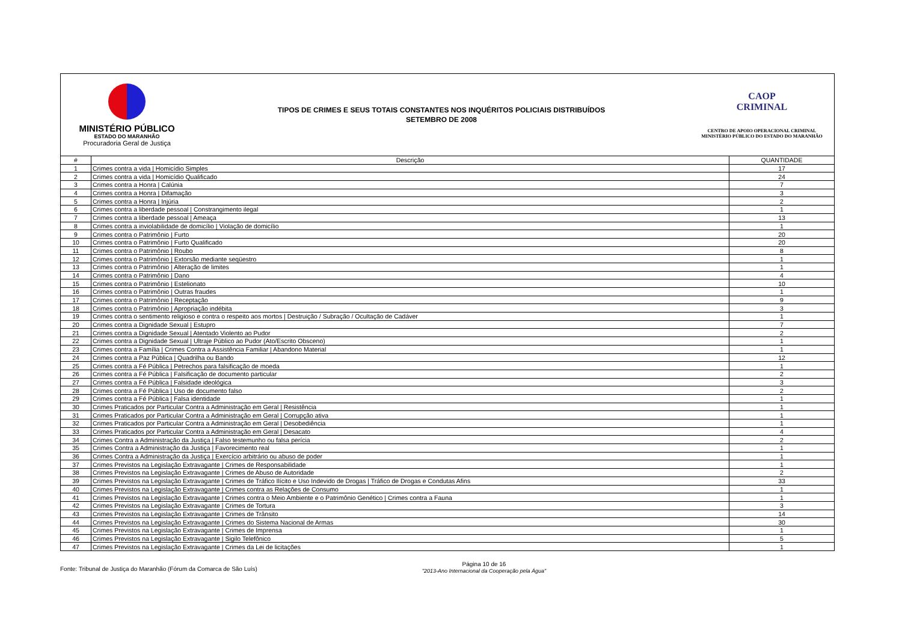MINISTÉRIO PÚBLICO
ESTADO DO MARANHÃO
Procuradoria Geral de Justiça
TIPOS DE CRIMES E SEUS TOTAIS CONSTANTES NOS INQUÉRITOS POLICIAIS DISTRIBUÍDOS
SETEMBRO DE 2008
CAOP
CRIMINAL
CENTRO DE APOIO OPERACIONAL CRIMINAL
MINISTÉRIO PÚBLICO DO ESTADO DO MARANHÃO
| # | Descrição | QUANTIDADE |
| --- | --- | --- |
| 1 | Crimes contra a vida / Homicídio Simples | 17 |
| 2 | Crimes contra a vida / Homicídio Qualificado | 24 |
| 3 | Crimes contra a Honra / Calúnia | 7 |
| 4 | Crimes contra a Honra / Difamação | 3 |
| 5 | Crimes contra a Honra / Injúria | 2 |
| 6 | Crimes contra a liberdade pessoal / Constrangimento ilegal | 1 |
| 7 | Crimes contra a liberdade pessoal / Ameaça | 13 |
| 8 | Crimes contra a inviolabilidade de domicílio / Violação de domicílio | 1 |
| 9 | Crimes contra o Patrimônio / Furto | 20 |
| 10 | Crimes contra o Patrimônio / Furto Qualificado | 20 |
| 11 | Crimes contra o Patrimônio / Roubo | 8 |
| 12 | Crimes contra o Patrimônio / Extorsão mediante seqüestro | 1 |
| 13 | Crimes contra o Patrimônio / Alteração de limites | 1 |
| 14 | Crimes contra o Patrimônio / Dano | 4 |
| 15 | Crimes contra o Patrimônio / Estelionato | 10 |
| 16 | Crimes contra o Patrimônio / Outras fraudes | 1 |
| 17 | Crimes contra o Patrimônio / Receptação | 9 |
| 18 | Crimes contra o Patrimônio / Apropriação indébita | 3 |
| 19 | Crimes contra o sentimento religioso e contra o respeito aos mortos / Destruição / Subração / Ocultação de Cadáver | 1 |
| 20 | Crimes contra a Dignidade Sexual / Estupro | 7 |
| 21 | Crimes contra a Dignidade Sexual / Atentado Violento ao Pudor | 2 |
| 22 | Crimes contra a Dignidade Sexual / Ultraje Público ao Pudor (Ato/Escrito Obsceno) | 1 |
| 23 | Crimes contra a Família / Crimes Contra a Assistência Familiar / Abandono Material | 1 |
| 24 | Crimes contra a Paz Pública / Quadrilha ou Bando | 12 |
| 25 | Crimes contra a Fé Pública / Petrechos para falsificação de moeda | 1 |
| 26 | Crimes contra a Fé Pública / Falsificação de documento particular | 2 |
| 27 | Crimes contra a Fé Pública / Falsidade ideológica | 3 |
| 28 | Crimes contra a Fé Pública / Uso de documento falso | 2 |
| 29 | Crimes contra a Fé Pública / Falsa identidade | 1 |
| 30 | Crimes Praticados por Particular Contra a Administração em Geral / Resistência | 1 |
| 31 | Crimes Praticados por Particular Contra a Administração em Geral / Corrupção ativa | 1 |
| 32 | Crimes Praticados por Particular Contra a Administração em Geral / Desobediência | 1 |
| 33 | Crimes Praticados por Particular Contra a Administração em Geral / Desacato | 4 |
| 34 | Crimes Contra a Administração da Justiça / Falso testemunho ou falsa perícia | 2 |
| 35 | Crimes Contra a Administração da Justiça / Favorecimento real | 1 |
| 36 | Crimes Contra a Administração da Justiça / Exercício arbitrário ou abuso de poder | 1 |
| 37 | Crimes Previstos na Legislação Extravagante / Crimes de Responsabilidade | 1 |
| 38 | Crimes Previstos na Legislação Extravagante / Crimes de Abuso de Autoridade | 2 |
| 39 | Crimes Previstos na Legislação Extravagante / Crimes de Tráfico Ilícito e Uso Indevido de Drogas / Tráfico de Drogas e Condutas Afins | 33 |
| 40 | Crimes Previstos na Legislação Extravagante / Crimes contra as Relações de Consumo | 1 |
| 41 | Crimes Previstos na Legislação Extravagante / Crimes contra o Meio Ambiente e o Patrimônio Genético / Crimes contra a Fauna | 1 |
| 42 | Crimes Previstos na Legislação Extravagante / Crimes de Tortura | 3 |
| 43 | Crimes Previstos na Legislação Extravagante / Crimes de Trânsito | 14 |
| 44 | Crimes Previstos na Legislação Extravagante / Crimes do Sistema Nacional de Armas | 30 |
| 45 | Crimes Previstos na Legislação Extravagante / Crimes de Imprensa | 1 |
| 46 | Crimes Previstos na Legislação Extravagante / Sigilo Telefônico | 5 |
| 47 | Crimes Previstos na Legislação Extravagante / Crimes da Lei de licitações | 1 |
Fonte: Tribunal de Justiça do Maranhão (Fórum da Comarca de São Luís)
Página 10 de 16
"2013-Ano Internacional da Cooperação pela Água"